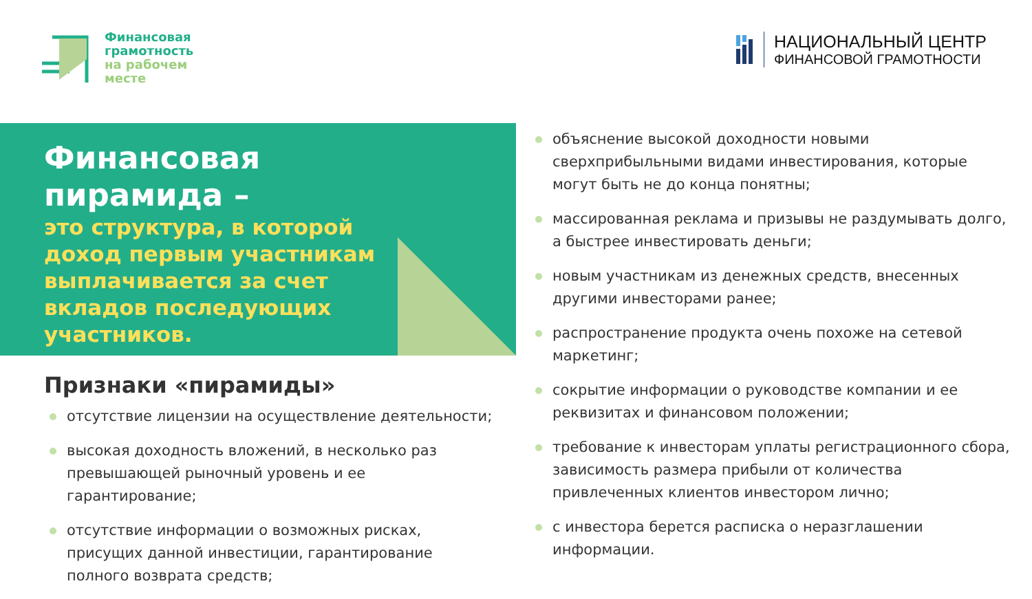Финансовая
грамотность
на рабочем
месте
НАЦИОНАЛЬНЫЙ ЦЕНТР
ФИНАНСОВОЙ ГРАМОТНОСТИ
Финансовая
пирамида –
это структура, в которой
доход первым участникам
выплачивается за счет
вкладов последующих
участников.
Признаки «пирамиды»
отсутствие лицензии на осуществление деятельности;
высокая доходность вложений, в несколько раз превышающей рыночный уровень и ее гарантирование;
отсутствие информации о возможных рисках, присущих данной инвестиции, гарантирование полного возврата средств;
объяснение высокой доходности новыми сверхприбыльными видами инвестирования, которые могут быть не до конца понятны;
массированная реклама и призывы не раздумывать долго, а быстрее инвестировать деньги;
новым участникам из денежных средств, внесенных другими инвесторами ранее;
распространение продукта очень похоже на сетевой маркетинг;
сокрытие информации о руководстве компании и ее реквизитах и финансовом положении;
требование к инвесторам уплаты регистрационного сбора, зависимость размера прибыли от количества привлеченных клиентов инвестором лично;
с инвестора берется расписка о неразглашении информации.